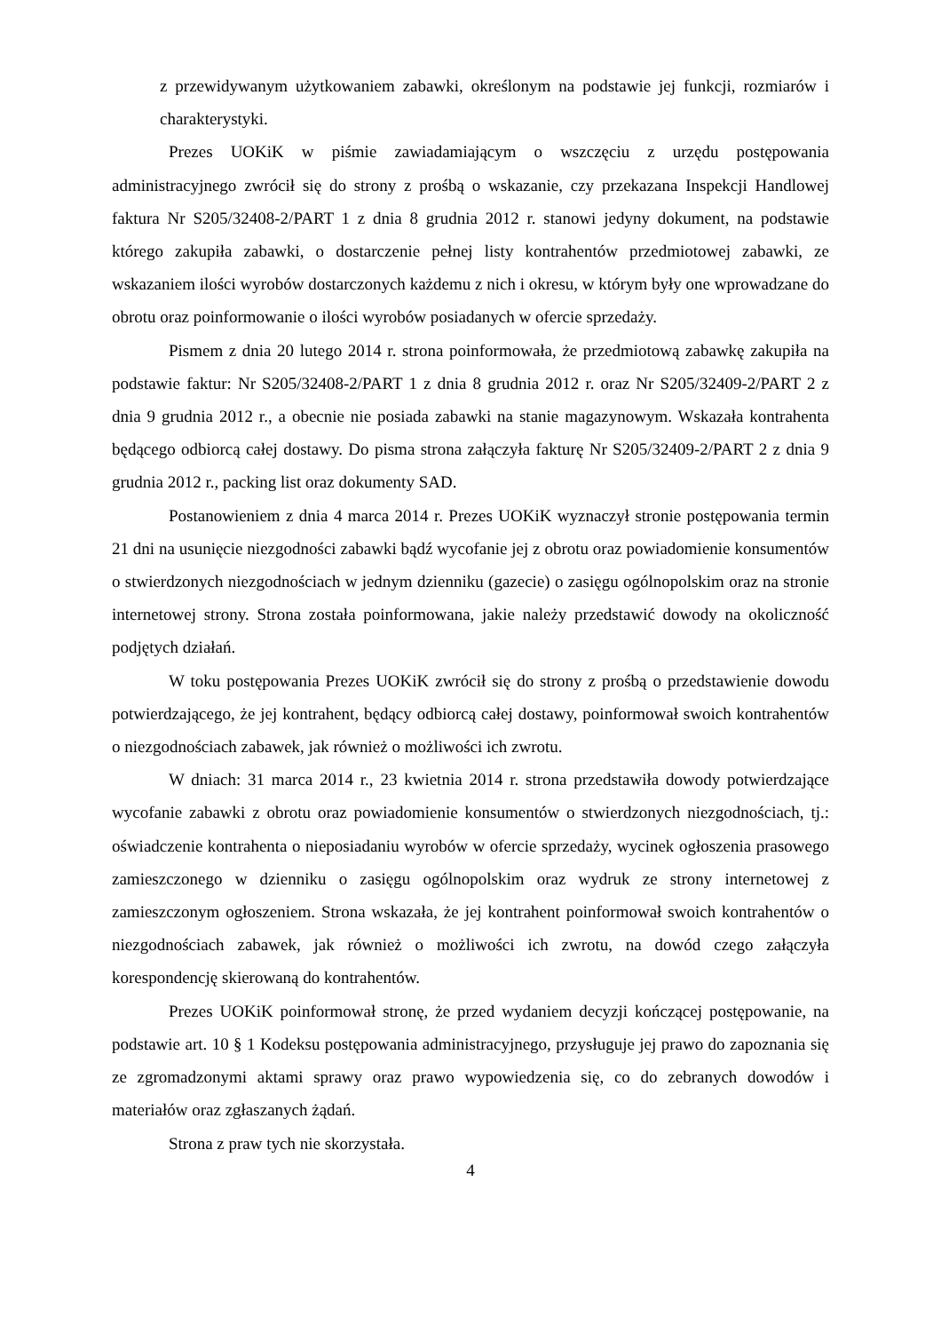z przewidywanym użytkowaniem zabawki, określonym na podstawie jej funkcji, rozmiarów i charakterystyki.
Prezes UOKiK w piśmie zawiadamiającym o wszczęciu z urzędu postępowania administracyjnego zwrócił się do strony z prośbą o wskazanie, czy przekazana Inspekcji Handlowej faktura Nr S205/32408-2/PART 1 z dnia 8 grudnia 2012 r. stanowi jedyny dokument, na podstawie którego zakupiła zabawki, o dostarczenie pełnej listy kontrahentów przedmiotowej zabawki, ze wskazaniem ilości wyrobów dostarczonych każdemu z nich i okresu, w którym były one wprowadzane do obrotu oraz poinformowanie o ilości wyrobów posiadanych w ofercie sprzedaży.
Pismem z dnia 20 lutego 2014 r. strona poinformowała, że przedmiotową zabawkę zakupiła na podstawie faktur: Nr S205/32408-2/PART 1 z dnia 8 grudnia 2012 r. oraz Nr S205/32409-2/PART 2 z dnia 9 grudnia 2012 r., a obecnie nie posiada zabawki na stanie magazynowym. Wskazała kontrahenta będącego odbiorcą całej dostawy. Do pisma strona załączyła fakturę Nr S205/32409-2/PART 2 z dnia 9 grudnia 2012 r., packing list oraz dokumenty SAD.
Postanowieniem z dnia 4 marca 2014 r. Prezes UOKiK wyznaczył stronie postępowania termin 21 dni na usunięcie niezgodności zabawki bądź wycofanie jej z obrotu oraz powiadomienie konsumentów o stwierdzonych niezgodnościach w jednym dzienniku (gazecie) o zasięgu ogólnopolskim oraz na stronie internetowej strony. Strona została poinformowana, jakie należy przedstawić dowody na okoliczność podjętych działań.
W toku postępowania Prezes UOKiK zwrócił się do strony z prośbą o przedstawienie dowodu potwierdzającego, że jej kontrahent, będący odbiorcą całej dostawy, poinformował swoich kontrahentów o niezgodnościach zabawek, jak również o możliwości ich zwrotu.
W dniach: 31 marca 2014 r., 23 kwietnia 2014 r. strona przedstawiła dowody potwierdzające wycofanie zabawki z obrotu oraz powiadomienie konsumentów o stwierdzonych niezgodnościach, tj.: oświadczenie kontrahenta o nieposiadaniu wyrobów w ofercie sprzedaży, wycinek ogłoszenia prasowego zamieszczonego w dzienniku o zasięgu ogólnopolskim oraz wydruk ze strony internetowej z zamieszczonym ogłoszeniem. Strona wskazała, że jej kontrahent poinformował swoich kontrahentów o niezgodnościach zabawek, jak również o możliwości ich zwrotu, na dowód czego załączyła korespondencję skierowaną do kontrahentów.
Prezes UOKiK poinformował stronę, że przed wydaniem decyzji kończącej postępowanie, na podstawie art. 10 § 1 Kodeksu postępowania administracyjnego, przysługuje jej prawo do zapoznania się ze zgromadzonymi aktami sprawy oraz prawo wypowiedzenia się, co do zebranych dowodów i materiałów oraz zgłaszanych żądań.
Strona z praw tych nie skorzystała.
4